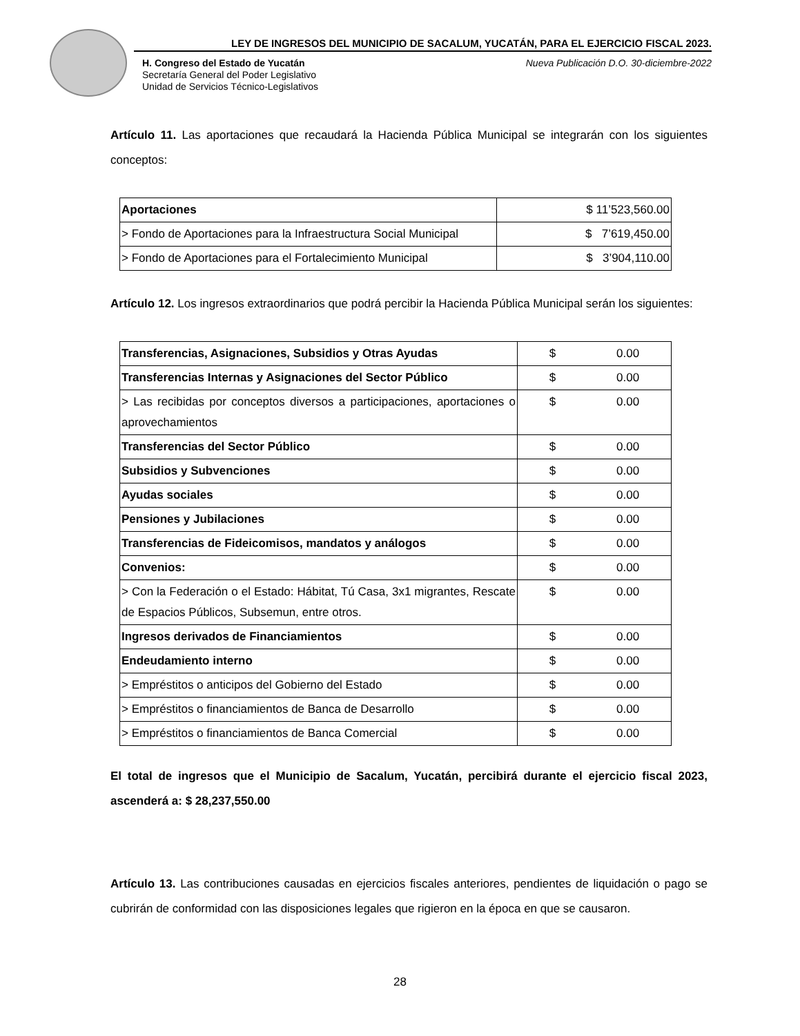LEY DE INGRESOS DEL MUNICIPIO DE SACALUM, YUCATÁN, PARA EL EJERCICIO FISCAL 2023.
H. Congreso del Estado de Yucatán
Secretaría General del Poder Legislativo
Unidad de Servicios Técnico-Legislativos
Nueva Publicación D.O. 30-diciembre-2022
Artículo 11. Las aportaciones que recaudará la Hacienda Pública Municipal se integrarán con los siguientes conceptos:
| Aportaciones | $ 11’523,560.00 |
| > Fondo de Aportaciones para la Infraestructura Social Municipal | $ 7’619,450.00 |
| > Fondo de Aportaciones para el Fortalecimiento Municipal | $ 3’904,110.00 |
Artículo 12. Los ingresos extraordinarios que podrá percibir la Hacienda Pública Municipal serán los siguientes:
| Transferencias, Asignaciones, Subsidios y Otras Ayudas | $ 0.00 |
| Transferencias Internas y Asignaciones del Sector Público | $ 0.00 |
| > Las recibidas por conceptos diversos a participaciones, aportaciones o aprovechamientos | $ 0.00 |
| Transferencias del Sector Público | $ 0.00 |
| Subsidios y Subvenciones | $ 0.00 |
| Ayudas sociales | $ 0.00 |
| Pensiones y Jubilaciones | $ 0.00 |
| Transferencias de Fideicomisos, mandatos y análogos | $ 0.00 |
| Convenios: | $ 0.00 |
| > Con la Federación o el Estado: Hábitat, Tú Casa, 3x1 migrantes, Rescate de Espacios Públicos, Subsemun, entre otros. | $ 0.00 |
| Ingresos derivados de Financiamientos | $ 0.00 |
| Endeudamiento interno | $ 0.00 |
| > Empréstitos o anticipos del Gobierno del Estado | $ 0.00 |
| > Empréstitos o financiamientos de Banca de Desarrollo | $ 0.00 |
| > Empréstitos o financiamientos de Banca Comercial | $ 0.00 |
El total de ingresos que el Municipio de Sacalum, Yucatán, percibirá durante el ejercicio fiscal 2023, ascenderá a: $ 28,237,550.00
Artículo 13. Las contribuciones causadas en ejercicios fiscales anteriores, pendientes de liquidación o pago se cubrirán de conformidad con las disposiciones legales que rigieron en la época en que se causaron.
28